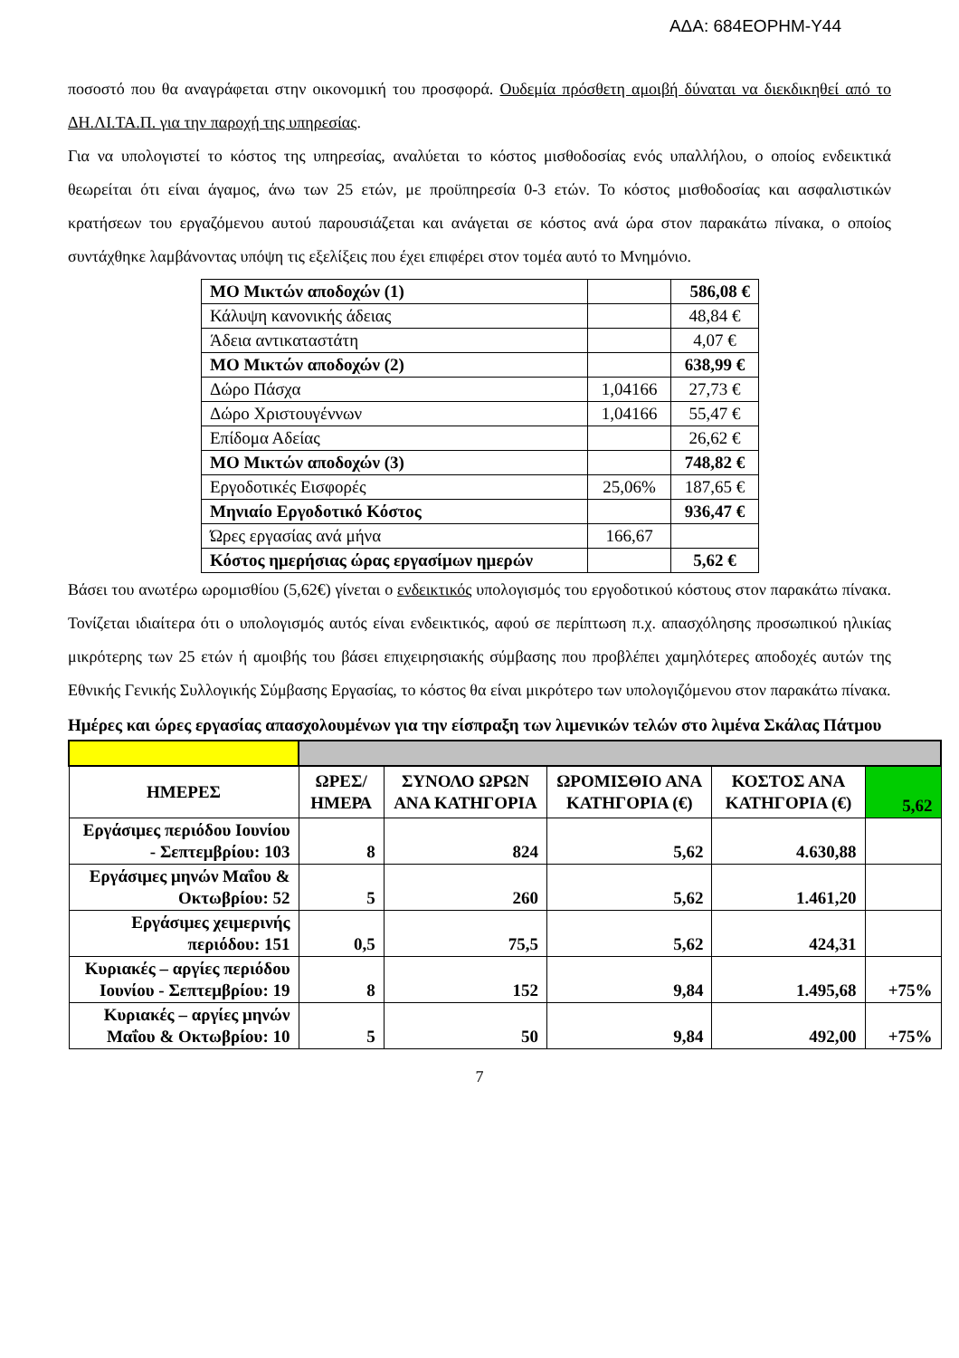ΑΔΑ: 684ΕΟΡΗΜ-Υ44
ποσοστό που θα αναγράφεται στην οικονομική του προσφορά. Ουδεμία πρόσθετη αμοιβή δύναται να διεκδικηθεί από το ΔΗ.ΛΙ.ΤΑ.Π. για την παροχή της υπηρεσίας.
Για να υπολογιστεί το κόστος της υπηρεσίας, αναλύεται το κόστος μισθοδοσίας ενός υπαλλήλου, ο οποίος ενδεικτικά θεωρείται ότι είναι άγαμος, άνω των 25 ετών, με προϋπηρεσία 0-3 ετών. Το κόστος μισθοδοσίας και ασφαλιστικών κρατήσεων του εργαζόμενου αυτού παρουσιάζεται και ανάγεται σε κόστος ανά ώρα στον παρακάτω πίνακα, ο οποίος συντάχθηκε λαμβάνοντας υπόψη τις εξελίξεις που έχει επιφέρει στον τομέα αυτό το Μνημόνιο.
| ΜΟ Μικτών αποδοχών (1) | | 586,08 € |
| Κάλυψη κανονικής άδειας | | 48,84 € |
| Άδεια αντικαταστάτη | | 4,07 € |
| ΜΟ Μικτών αποδοχών (2) | | 638,99 € |
| Δώρο Πάσχα | 1,04166 | 27,73 € |
| Δώρο Χριστουγέννων | 1,04166 | 55,47 € |
| Επίδομα Αδείας | | 26,62 € |
| ΜΟ Μικτών αποδοχών (3) | | 748,82 € |
| Εργοδοτικές Εισφορές | 25,06% | 187,65 € |
| Μηνιαίο Εργοδοτικό Κόστος | | 936,47 € |
| Ώρες εργασίας ανά μήνα | 166,67 | |
| Κόστος ημερήσιας ώρας εργασίμων ημερών | | 5,62 € |
Βάσει του ανωτέρω ωρομισθίου (5,62€) γίνεται ο ενδεικτικός υπολογισμός του εργοδοτικού κόστους στον παρακάτω πίνακα. Τονίζεται ιδιαίτερα ότι ο υπολογισμός αυτός είναι ενδεικτικός, αφού σε περίπτωση π.χ. απασχόλησης προσωπικού ηλικίας μικρότερης των 25 ετών ή αμοιβής του βάσει επιχειρησιακής σύμβασης που προβλέπει χαμηλότερες αποδοχές αυτών της Εθνικής Γενικής Συλλογικής Σύμβασης Εργασίας, το κόστος θα είναι μικρότερο των υπολογιζόμενου στον παρακάτω πίνακα.
Ημέρες και ώρες εργασίας απασχολουμένων για την είσπραξη των λιμενικών τελών στο λιμένα Σκάλας Πάτμου
| ΗΜΕΡΕΣ | ΩΡΕΣ/ΗΜΕΡΑ | ΣΥΝΟΛΟ ΩΡΩΝ ΑΝΑ ΚΑΤΗΓΟΡΙΑ | ΩΡΟΜΙΣΘΙΟ ΑΝΑ ΚΑΤΗΓΟΡΙΑ (€) | ΚΟΣΤΟΣ ΑΝΑ ΚΑΤΗΓΟΡΙΑ (€) | 5,62 |
| Εργάσιμες περιόδου Ιουνίου - Σεπτεμβρίου: 103 | 8 | 824 | 5,62 | 4.630,88 | |
| Εργάσιμες μηνών Μαΐου & Οκτωβρίου: 52 | 5 | 260 | 5,62 | 1.461,20 | |
| Εργάσιμες χειμερινής περιόδου: 151 | 0,5 | 75,5 | 5,62 | 424,31 | |
| Κυριακές – αργίες περιόδου Ιουνίου - Σεπτεμβρίου: 19 | 8 | 152 | 9,84 | 1.495,68 | +75% |
| Κυριακές – αργίες μηνών Μαΐου & Οκτωβρίου: 10 | 5 | 50 | 9,84 | 492,00 | +75% |
7